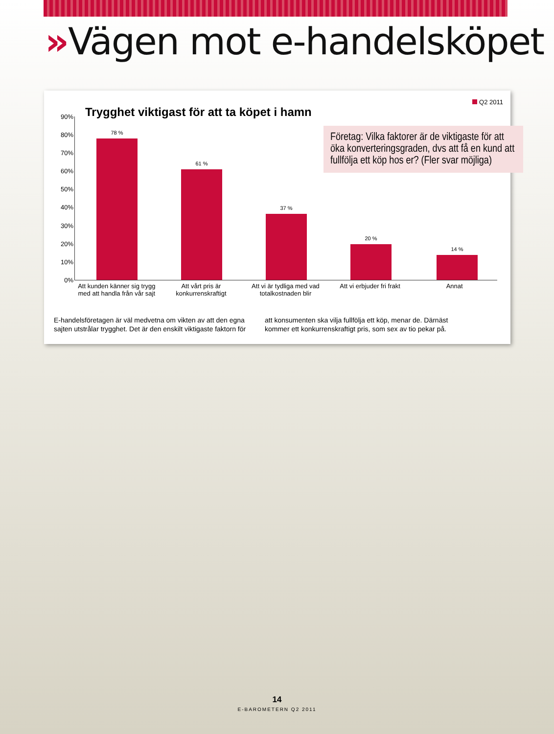»Vägen mot e-handelsköpet
Q2 2011
Trygghet viktigast för att ta köpet i hamn
Företag: Vilka faktorer är de viktigaste för att öka konverteringsgraden, dvs att få en kund att fullfölja ett köp hos er? (Fler svar möjliga)
90%
80%
70%
60%
50%
40%
30%
20%
10%
0%
78 % 61 % 37 % 20 % 14 %
Att kunden känner sig trygg med att handla från vår sajt
Att vårt pris är konkurrenskraftigt
Att vi är tydliga med vad totalkostnaden blir
Att vi erbjuder fri frakt Annat
E-handelsföretagen är väl medvetna om vikten av att den egna sajten utstrålar trygghet. Det är den enskilt viktigaste faktorn för att konsumenten ska vilja fullfölja ett köp, menar de. Därnäst kommer ett konkurrenskraftigt pris, som sex av tio pekar på.
14
E-BAROMETERN Q2 2011